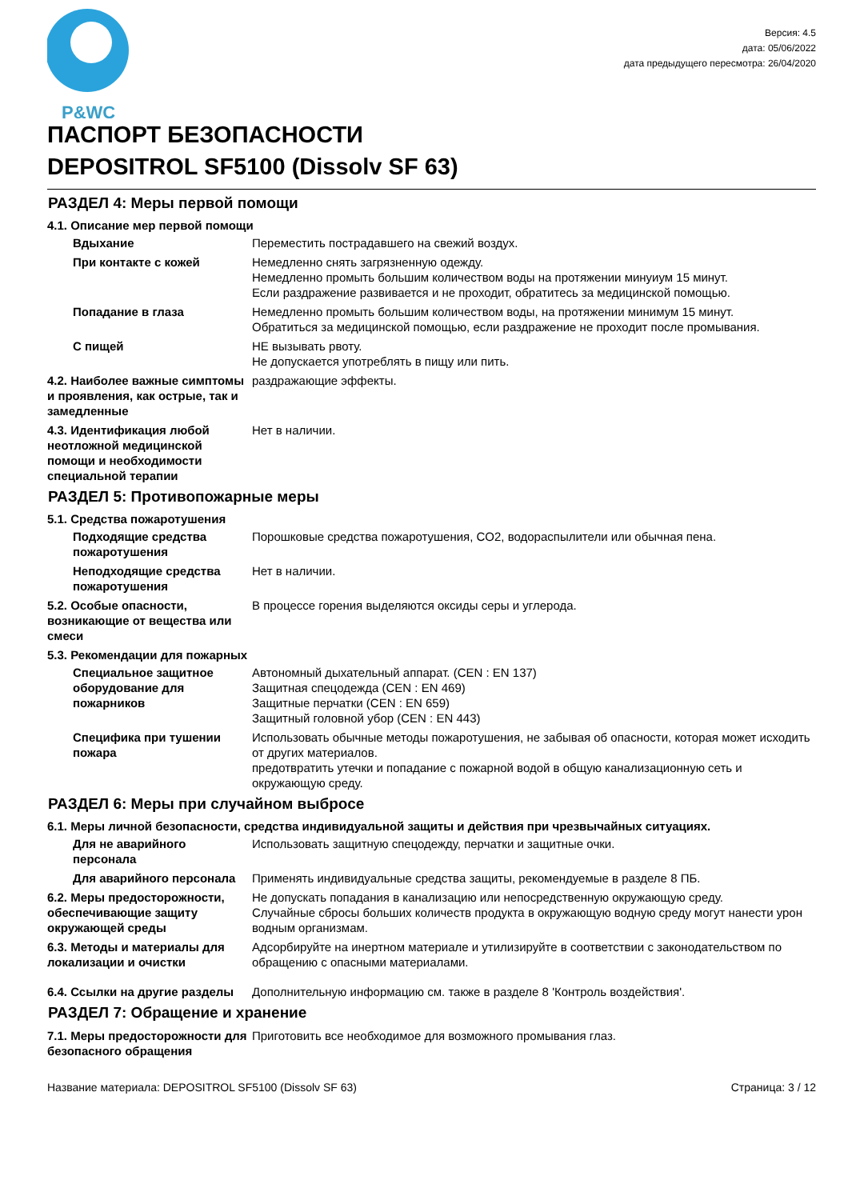P&WC
Версия: 4.5
дата: 05/06/2022
дата предыдущего пересмотра: 26/04/2020
ПАСПОРТ БЕЗОПАСНОСТИ
DEPOSITROL SF5100 (Dissolv SF 63)
РАЗДЕЛ 4: Меры первой помощи
4.1. Описание мер первой помощи
Вдыхание Переместить пострадавшего на свежий воздух.
При контакте с кожей Немедленно снять загрязненную одежду.
Немедленно промыть большим количеством воды на протяжении минуиум 15 минут.
Если раздражение развивается и не проходит, обратитесь за медицинской помощью.
Попадание в глаза Немедленно промыть большим количеством воды, на протяжении минимум 15 минут.
Обратиться за медицинской помощью, если раздражение не проходит после промывания.
С пищей НЕ вызывать рвоту.
Не допускается употреблять в пищу или пить.
4.2. Наиболее важные симптомы и проявления, как острые, так и замедленные
раздражающие эффекты.
4.3. Идентификация любой неотложной медицинской помощи и необходимости специальной терапии
Нет в наличии.
РАЗДЕЛ 5: Противопожарные меры
5.1. Средства пожаротушения
Подходящие средства пожаротушения
Порошковые средства пожаротушения, CO2, водораспылители или обычная пена.
Неподходящие средства пожаротушения
Нет в наличии.
5.2. Особые опасности, возникающие от вещества или смеси
В процессе горения выделяются оксиды серы и углерода.
5.3. Рекомендации для пожарных
Специальное защитное оборудование для пожарников
Автономный дыхательный аппарат. (CEN : EN 137)
Защитная спецодежда (CEN : EN 469)
Защитные перчатки (CEN : EN 659)
Защитный головной убор (CEN : EN 443)
Специфика при тушении пожара
Использовать обычные методы пожаротушения, не забывая об опасности, которая может исходить от других материалов.
предотвратить утечки и попадание с пожарной водой в общую канализационную сеть и окружающую среду.
РАЗДЕЛ 6: Меры при случайном выбросе
6.1. Меры личной безопасности, средства индивидуальной защиты и действия при чрезвычайных ситуациях.
Для не аварийного персонала
Использовать защитную спецодежду, перчатки и защитные очки.
Для аварийного персонала Применять индивидуальные средства защиты, рекомендуемые в разделе 8 ПБ.
6.2. Меры предосторожности, обеспечивающие защиту окружающей среды
Не допускать попадания в канализацию или непосредственную окружающую среду.
Случайные сбросы больших количеств продукта в окружающую водную среду могут нанести урон водным организмам.
6.3. Методы и материалы для локализации и очистки
Адсорбируйте на инертном материале и утилизируйте в соответствии с законодательством по обращению с опасными материалами.
6.4. Ссылки на другие разделы
Дополнительную информацию см. также в разделе 8 'Контроль воздействия'.
РАЗДЕЛ 7: Обращение и хранение
7.1. Меры предосторожности для безопасного обращения
Приготовить все необходимое для возможного промывания глаз.
Название материала: DEPOSITROL SF5100 (Dissolv SF 63) Страница: 3 / 12